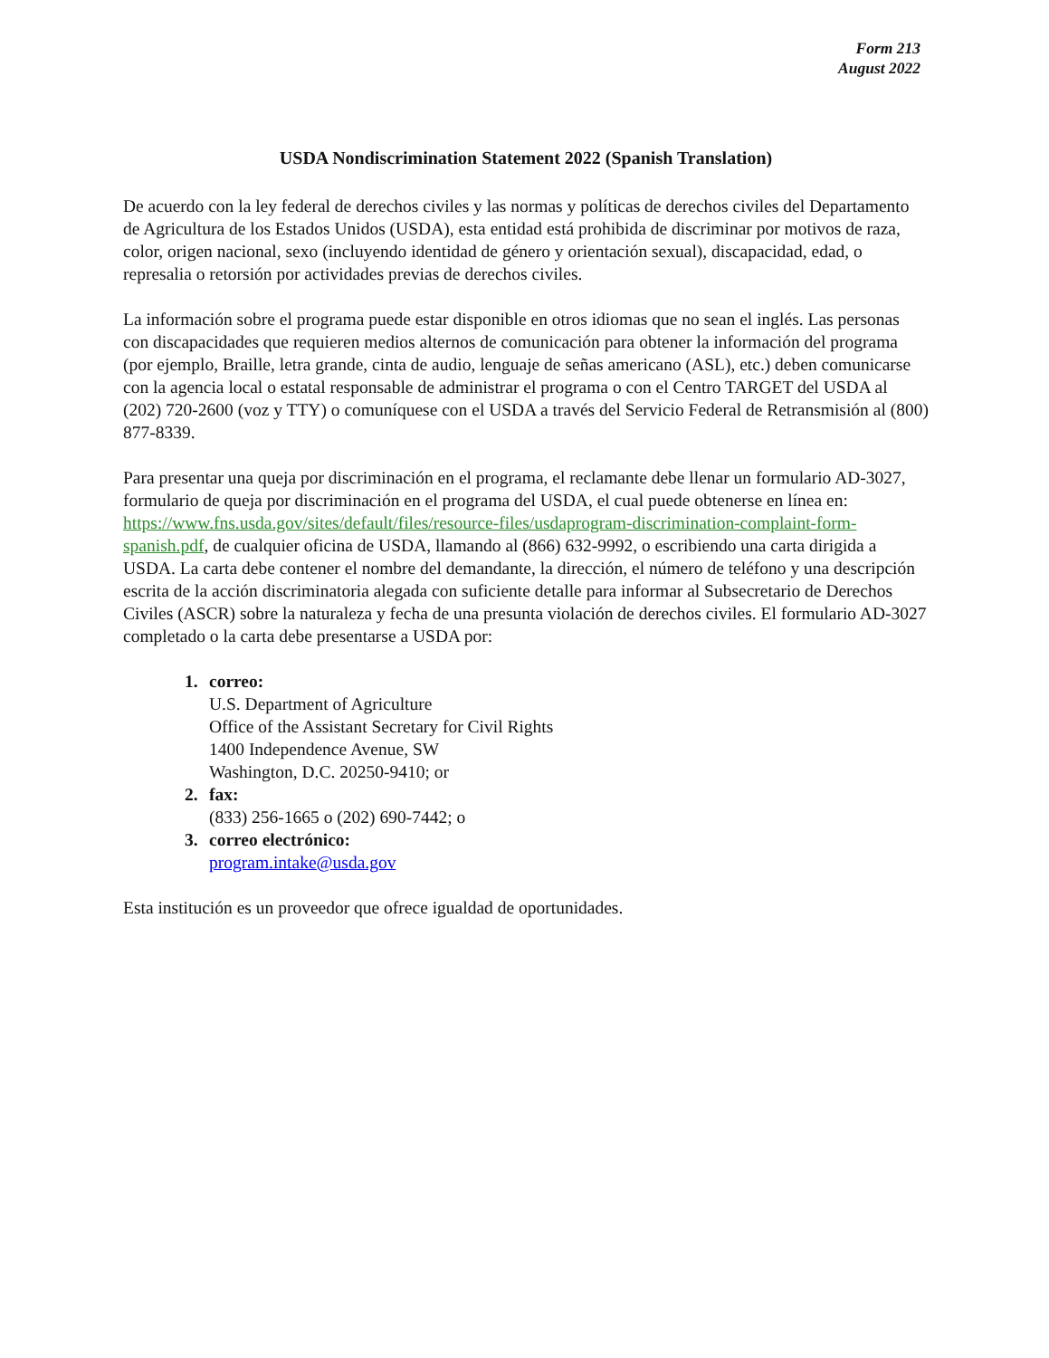Form 213
August 2022
USDA Nondiscrimination Statement 2022 (Spanish Translation)
De acuerdo con la ley federal de derechos civiles y las normas y políticas de derechos civiles del Departamento de Agricultura de los Estados Unidos (USDA), esta entidad está prohibida de discriminar por motivos de raza, color, origen nacional, sexo (incluyendo identidad de género y orientación sexual), discapacidad, edad, o represalia o retorsión por actividades previas de derechos civiles.
La información sobre el programa puede estar disponible en otros idiomas que no sean el inglés. Las personas con discapacidades que requieren medios alternos de comunicación para obtener la información del programa (por ejemplo, Braille, letra grande, cinta de audio, lenguaje de señas americano (ASL), etc.) deben comunicarse con la agencia local o estatal responsable de administrar el programa o con el Centro TARGET del USDA al (202) 720-2600 (voz y TTY) o comuníquese con el USDA a través del Servicio Federal de Retransmisión al (800) 877-8339.
Para presentar una queja por discriminación en el programa, el reclamante debe llenar un formulario AD-3027, formulario de queja por discriminación en el programa del USDA, el cual puede obtenerse en línea en: https://www.fns.usda.gov/sites/default/files/resource-files/usdaprogram-discrimination-complaint-form-spanish.pdf, de cualquier oficina de USDA, llamando al (866) 632-9992, o escribiendo una carta dirigida a USDA. La carta debe contener el nombre del demandante, la dirección, el número de teléfono y una descripción escrita de la acción discriminatoria alegada con suficiente detalle para informar al Subsecretario de Derechos Civiles (ASCR) sobre la naturaleza y fecha de una presunta violación de derechos civiles. El formulario AD-3027 completado o la carta debe presentarse a USDA por:
1. correo:
U.S. Department of Agriculture
Office of the Assistant Secretary for Civil Rights
1400 Independence Avenue, SW
Washington, D.C. 20250-9410; or
2. fax:
(833) 256-1665 o (202) 690-7442; o
3. correo electrónico:
program.intake@usda.gov
Esta institución es un proveedor que ofrece igualdad de oportunidades.